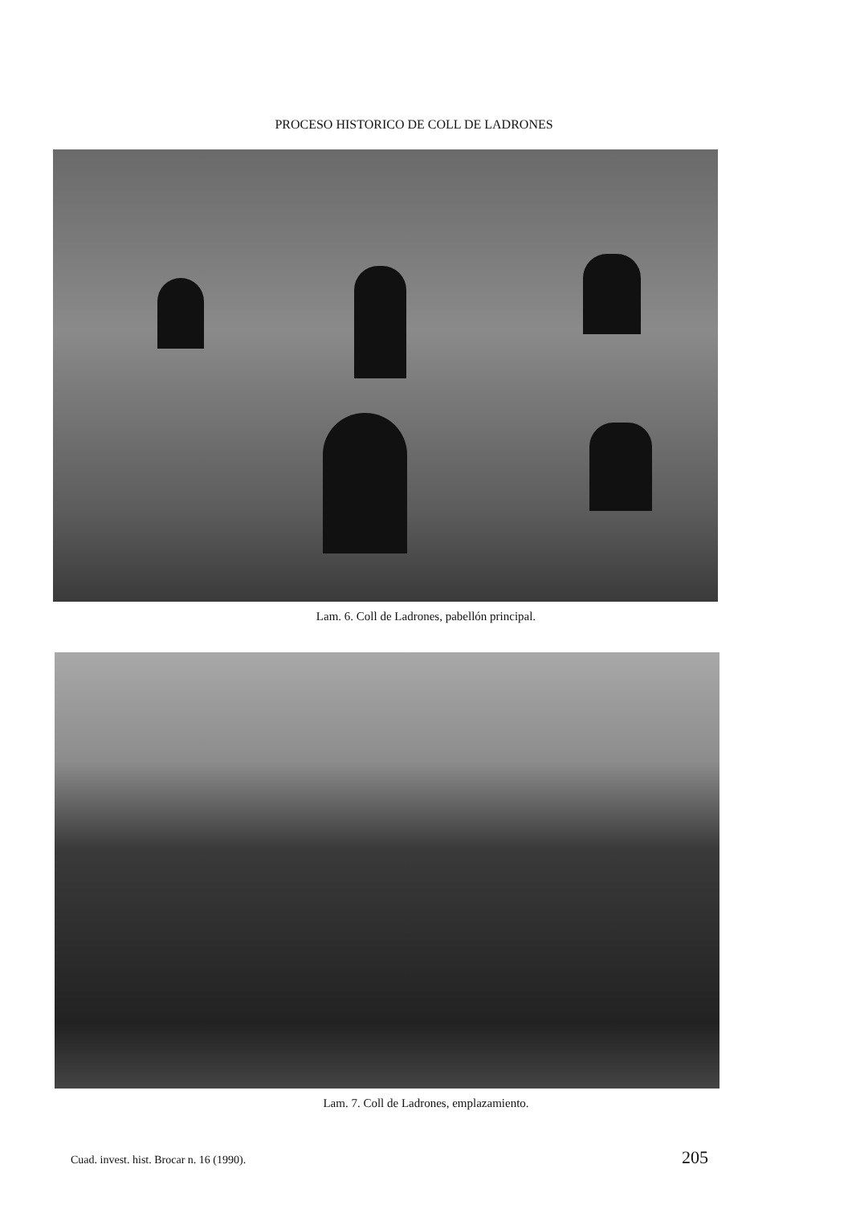PROCESO HISTORICO DE COLL DE LADRONES
Lam. 6. Coll de Ladrones, pabellón principal.
Lam. 7. Coll de Ladrones, emplazamiento.
Cuad. invest. hist. Brocar n. 16 (1990). 205